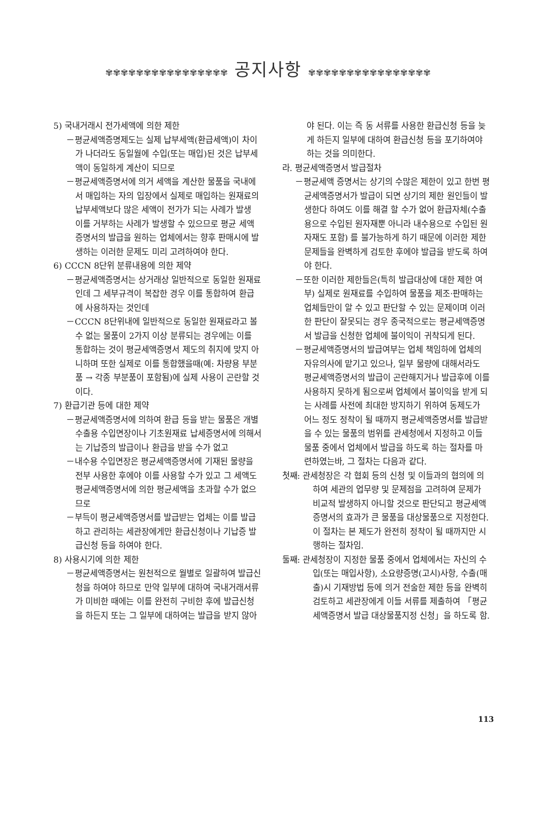✾✾✾✾✾✾✾✾✾✾✾✾✾✾✾✾ 공지사항 ✾✾✾✾✾✾✾✾✾✾✾✾✾✾✾✾
5) 국내거래시 전가세액에 의한 제한
－평균세액증명제도는 실제 납부세액(환급세액)이 차이가 나더라도 동일월에 수입(또는 매입)된 것은 납부세액이 동일하게 계산이 되므로
－평균세액증명서에 의거 세액을 계산한 물품을 국내에서 매입하는 자의 입장에서 실제로 매입하는 원재료의 납부세액보다 많은 세액이 전가가 되는 사례가 발생 이를 거부하는 사례가 발생할 수 있으므로 평균 세액 증명서의 발급을 원하는 업체에서는 향후 판매시에 발생하는 이러한 문제도 미리 고려하여야 한다.
6) CCCN 8단위 분류내용에 의한 제약
－평균세액증명서는 상거래상 일반적으로 동일한 원재료인데 그 세부규격이 복잡한 경우 이를 통합하여 환급에 사용하자는 것인데
－CCCN 8단위내에 일반적으로 동일한 원재료라고 볼 수 없는 물품이 2가지 이상 분류되는 경우에는 이를 통합하는 것이 평균세액증명서 제도의 취지에 맞지 아니하며 또한 실제로 이를 통합했을때(예: 차량용 부분품 → 각종 부분품이 포함됨)에 실제 사용이 곤란할 것이다.
7) 환급기관 등에 대한 제약
－평균세액증명서에 의하여 환급 등을 받는 물품은 개별 수출용 수입면장이나 기초원재료 납세증명서에 의해서는 기납증의 발급이나 환급을 받을 수가 없고
－내수용 수입면장은 평균세액증명서에 기재된 물량을 전부 사용한 후에야 이를 사용할 수가 있고 그 세액도 평균세액증명서에 의한 평균세액을 초과할 수가 없으므로
－부득이 평균세액증명서를 발급받는 업체는 이를 발급하고 관리하는 세관장에게만 환급신청이나 기납증 발급신청 등을 하여야 한다.
8) 사용시기에 의한 제한
－평균세액증명서는 원천적으로 월별로 일괄하여 발급신청을 하여야 하므로 만약 일부에 대하여 국내거래서류가 미비한 때에는 이를 완전히 구비한 후에 발급신청을 하든지 또는 그 일부에 대하여는 발급을 받지 않아
야 된다. 이는 즉 동 서류를 사용한 환급신청 등을 늦게 하든지 일부에 대하여 환급신청 등을 포기하여야 하는 것을 의미한다.
라. 평균세액증명서 발급절차
－평균세액 증명서는 상기의 수많은 제한이 있고 한번 평균세액증명서가 발급이 되면 상기의 제한 원인들이 발생한다 하여도 이를 해결 할 수가 없어 환급자체(수출용으로 수입된 원자재뿐 아니라 내수용으로 수입된 원자재도 포함) 를 불가능하게 하기 때문에 이러한 제한 문제들을 완벽하게 검토한 후에야 발급을 받도록 하여야 한다.
－또한 이러한 제한들은(특히 발급대상에 대한 제한 여부) 실제로 원재료를 수입하여 물품을 제조·판매하는 업체들만이 알 수 있고 판단할 수 있는 문제이며 이러한 판단이 잘못되는 경우 종국적으로는 평균세액증명서 발급을 신청한 업체에 불이익이 귀착되게 된다.
－평균세액증명서의 발급여부는 업체 책임하에 업체의 자유의사에 맡기고 있으나, 일부 물량에 대해서라도 평균세액증명서의 발급이 곤란해지거나 발급후에 이를 사용하지 못하게 됨으로써 업체에서 불이익을 받게 되는 사례를 사전에 최대한 방지하기 위하여 동제도가 어느 정도 정착이 될 때까지 평균세액증명서를 발급받을 수 있는 물품의 범위를 관세청에서 지정하고 이들 물품 중에서 업체에서 발급을 하도록 하는 절차를 마련하였는바, 그 절차는 다음과 같다.
첫째: 관세청장은 각 협회 등의 신청 및 이들과의 협의에 의하여 세관의 업무량 및 문제점을 고려하여 문제가 비교적 발생하지 아니할 것으로 판단되고 평균세액증명서의 효과가 큰 물품을 대상물품으로 지정한다. 이 절차는 본 제도가 완전히 정착이 될 때까지만 시행하는 절차임.
둘째: 관세청장이 지정한 물품 중에서 업체에서는 자신의 수입(또는 매입사항), 소요량증명(고시)사항, 수출(매출)시 기재방법 등에 의거 전술한 제한 등을 완벽히 검토하고 세관장에게 이들 서류를 제출하여 「평균세액증명서 발급 대상물품지정 신청」을 하도록 함.
113